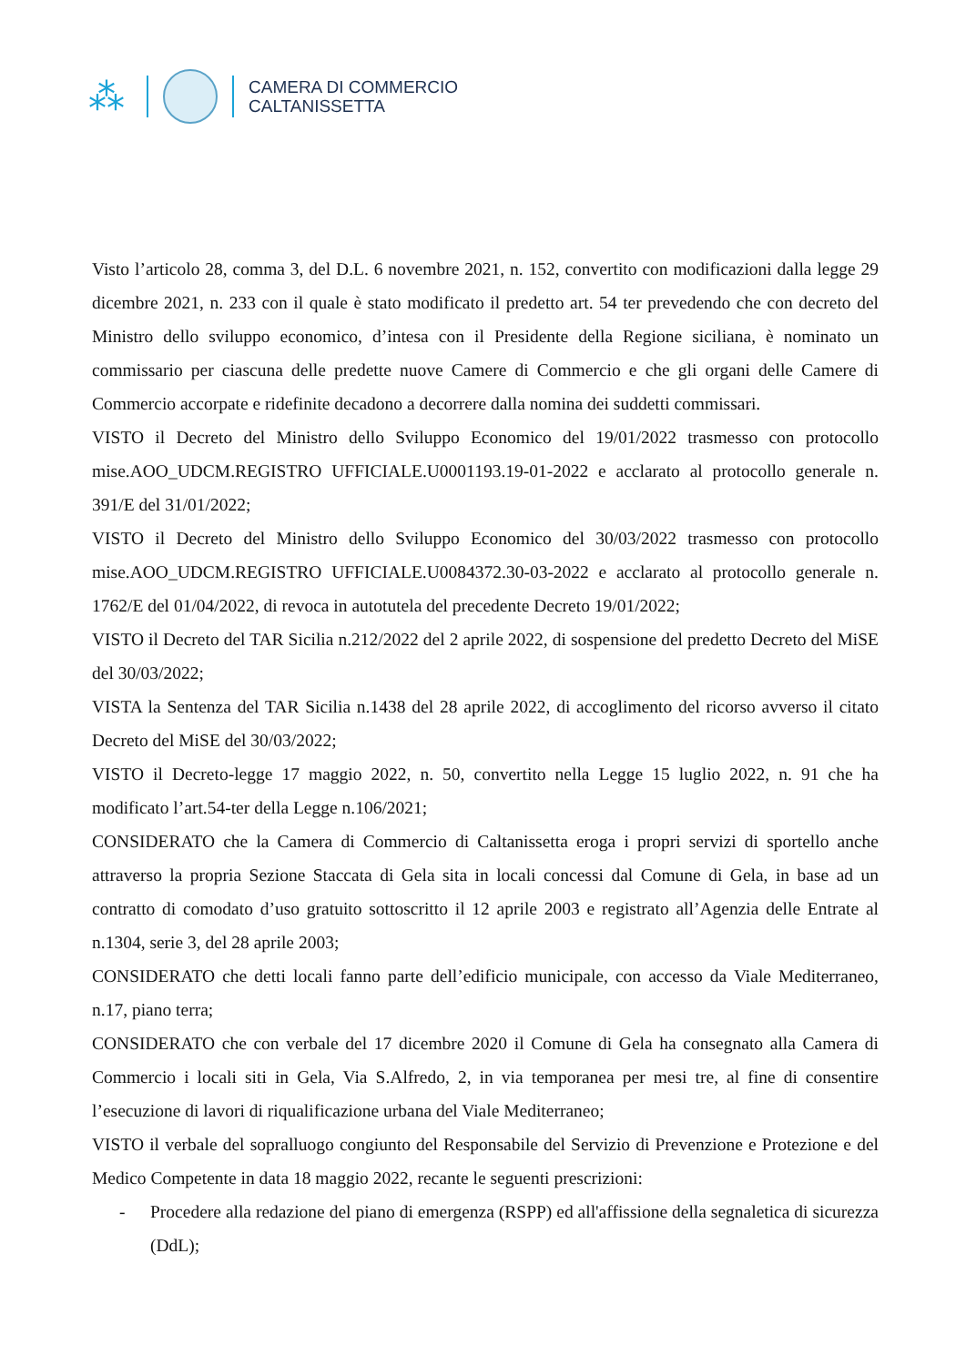⁂
CAMERA DI COMMERCIO
CALTANISSETTA
Visto l’articolo 28, comma 3, del D.L. 6 novembre 2021, n. 152, convertito con modificazioni dalla legge 29 dicembre 2021, n. 233 con il quale è stato modificato il predetto art. 54 ter prevedendo che con decreto del Ministro dello sviluppo economico, d’intesa con il Presidente della Regione siciliana, è nominato un commissario per ciascuna delle predette nuove Camere di Commercio e che gli organi delle Camere di Commercio accorpate e ridefinite decadono a decorrere dalla nomina dei suddetti commissari.
VISTO il Decreto del Ministro dello Sviluppo Economico del 19/01/2022 trasmesso con protocollo mise.AOO_UDCM.REGISTRO UFFICIALE.U0001193.19-01-2022 e acclarato al protocollo generale n. 391/E del 31/01/2022;
VISTO il Decreto del Ministro dello Sviluppo Economico del 30/03/2022 trasmesso con protocollo mise.AOO_UDCM.REGISTRO UFFICIALE.U0084372.30-03-2022 e acclarato al protocollo generale n. 1762/E del 01/04/2022, di revoca in autotutela del precedente Decreto 19/01/2022;
VISTO il Decreto del TAR Sicilia n.212/2022 del 2 aprile 2022, di sospensione del predetto Decreto del MiSE del 30/03/2022;
VISTA la Sentenza del TAR Sicilia n.1438 del 28 aprile 2022, di accoglimento del ricorso avverso il citato Decreto del MiSE del 30/03/2022;
VISTO il Decreto-legge 17 maggio 2022, n. 50, convertito nella Legge 15 luglio 2022, n. 91 che ha modificato l’art.54-ter della Legge n.106/2021;
CONSIDERATO che la Camera di Commercio di Caltanissetta eroga i propri servizi di sportello anche attraverso la propria Sezione Staccata di Gela sita in locali concessi dal Comune di Gela, in base ad un contratto di comodato d’uso gratuito sottoscritto il 12 aprile 2003 e registrato all’Agenzia delle Entrate al n.1304, serie 3, del 28 aprile 2003;
CONSIDERATO che detti locali fanno parte dell’edificio municipale, con accesso da Viale Mediterraneo, n.17, piano terra;
CONSIDERATO che con verbale del 17 dicembre 2020 il Comune di Gela ha consegnato alla Camera di Commercio i locali siti in Gela, Via S.Alfredo, 2, in via temporanea per mesi tre, al fine di consentire l’esecuzione di lavori di riqualificazione urbana del Viale Mediterraneo;
VISTO il verbale del sopralluogo congiunto del Responsabile del Servizio di Prevenzione e Protezione e del Medico Competente in data 18 maggio 2022, recante le seguenti prescrizioni:
- Procedere alla redazione del piano di emergenza (RSPP) ed all'affissione della segnaletica di sicurezza (DdL);